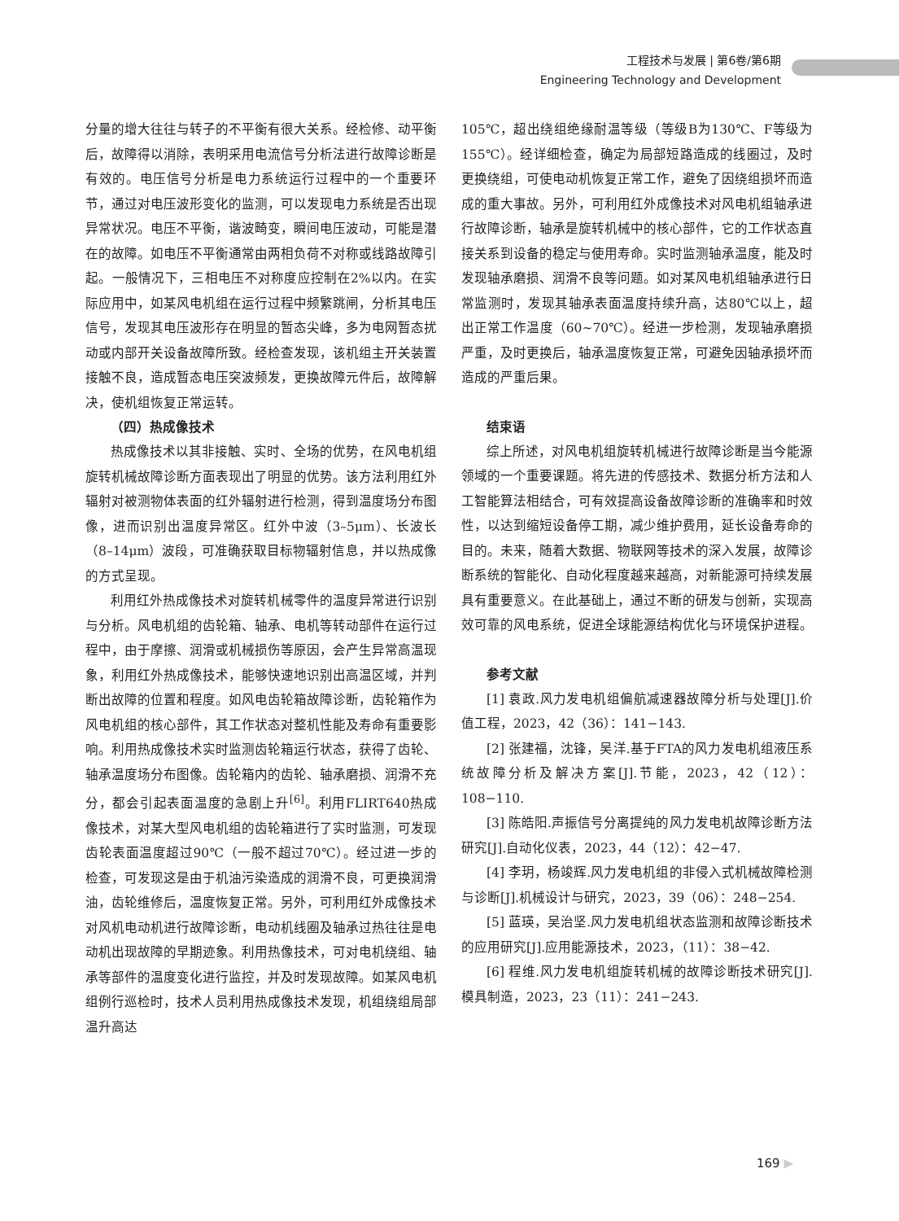工程技术与发展 | 第6卷/第6期
Engineering Technology and Development
分量的增大往往与转子的不平衡有很大关系。经检修、动平衡后，故障得以消除，表明采用电流信号分析法进行故障诊断是有效的。电压信号分析是电力系统运行过程中的一个重要环节，通过对电压波形变化的监测，可以发现电力系统是否出现异常状况。电压不平衡，谐波畸变，瞬间电压波动，可能是潜在的故障。如电压不平衡通常由两相负荷不对称或线路故障引起。一般情况下，三相电压不对称度应控制在2%以内。在实际应用中，如某风电机组在运行过程中频繁跳闸，分析其电压信号，发现其电压波形存在明显的暂态尖峰，多为电网暂态扰动或内部开关设备故障所致。经检查发现，该机组主开关装置接触不良，造成暂态电压突波频发，更换故障元件后，故障解决，使机组恢复正常运转。
（四）热成像技术
热成像技术以其非接触、实时、全场的优势，在风电机组旋转机械故障诊断方面表现出了明显的优势。该方法利用红外辐射对被测物体表面的红外辐射进行检测，得到温度场分布图像，进而识别出温度异常区。红外中波（3–5μm）、长波长（8–14μm）波段，可准确获取目标物辐射信息，并以热成像的方式呈现。
利用红外热成像技术对旋转机械零件的温度异常进行识别与分析。风电机组的齿轮箱、轴承、电机等转动部件在运行过程中，由于摩擦、润滑或机械损伤等原因，会产生异常高温现象，利用红外热成像技术，能够快速地识别出高温区域，并判断出故障的位置和程度。如风电齿轮箱故障诊断，齿轮箱作为风电机组的核心部件，其工作状态对整机性能及寿命有重要影响。利用热成像技术实时监测齿轮箱运行状态，获得了齿轮、轴承温度场分布图像。齿轮箱内的齿轮、轴承磨损、润滑不充分，都会引起表面温度的急剧上升<sup>[6]</sup>。利用FLIRT640热成像技术，对某大型风电机组的齿轮箱进行了实时监测，可发现齿轮表面温度超过90℃（一般不超过70℃）。经过进一步的检查，可发现这是由于机油污染造成的润滑不良，可更换润滑油，齿轮维修后，温度恢复正常。另外，可利用红外成像技术对风机电动机进行故障诊断，电动机线圈及轴承过热往往是电动机出现故障的早期迹象。利用热像技术，可对电机绕组、轴承等部件的温度变化进行监控，并及时发现故障。如某风电机组例行巡检时，技术人员利用热成像技术发现，机组绕组局部温升高达
105℃，超出绕组绝缘耐温等级（等级B为130℃、F等级为155℃）。经详细检查，确定为局部短路造成的线圈过，及时更换绕组，可使电动机恢复正常工作，避免了因绕组损坏而造成的重大事故。另外，可利用红外成像技术对风电机组轴承进行故障诊断，轴承是旋转机械中的核心部件，它的工作状态直接关系到设备的稳定与使用寿命。实时监测轴承温度，能及时发现轴承磨损、润滑不良等问题。如对某风电机组轴承进行日常监测时，发现其轴承表面温度持续升高，达80℃以上，超出正常工作温度（60~70℃）。经进一步检测，发现轴承磨损严重，及时更换后，轴承温度恢复正常，可避免因轴承损坏而造成的严重后果。
结束语
综上所述，对风电机组旋转机械进行故障诊断是当今能源领域的一个重要课题。将先进的传感技术、数据分析方法和人工智能算法相结合，可有效提高设备故障诊断的准确率和时效性，以达到缩短设备停工期，减少维护费用，延长设备寿命的目的。未来，随着大数据、物联网等技术的深入发展，故障诊断系统的智能化、自动化程度越来越高，对新能源可持续发展具有重要意义。在此基础上，通过不断的研发与创新，实现高效可靠的风电系统，促进全球能源结构优化与环境保护进程。
参考文献
[1] 袁政.风力发电机组偏航减速器故障分析与处理[J].价值工程，2023，42（36）：141−143.
[2] 张建福，沈锋，吴洋.基于FTA的风力发电机组液压系统故障分析及解决方案[J].节能，2023，42（12）：108−110.
[3] 陈皓阳.声振信号分离提纯的风力发电机故障诊断方法研究[J].自动化仪表，2023，44（12）：42−47.
[4] 李玥，杨竣辉.风力发电机组的非侵入式机械故障检测与诊断[J].机械设计与研究，2023，39（06）：248−254.
[5] 蓝瑛，吴治坚.风力发电机组状态监测和故障诊断技术的应用研究[J].应用能源技术，2023，（11）：38−42.
[6] 程维.风力发电机组旋转机械的故障诊断技术研究[J].模具制造，2023，23（11）：241−243.
169 ▶